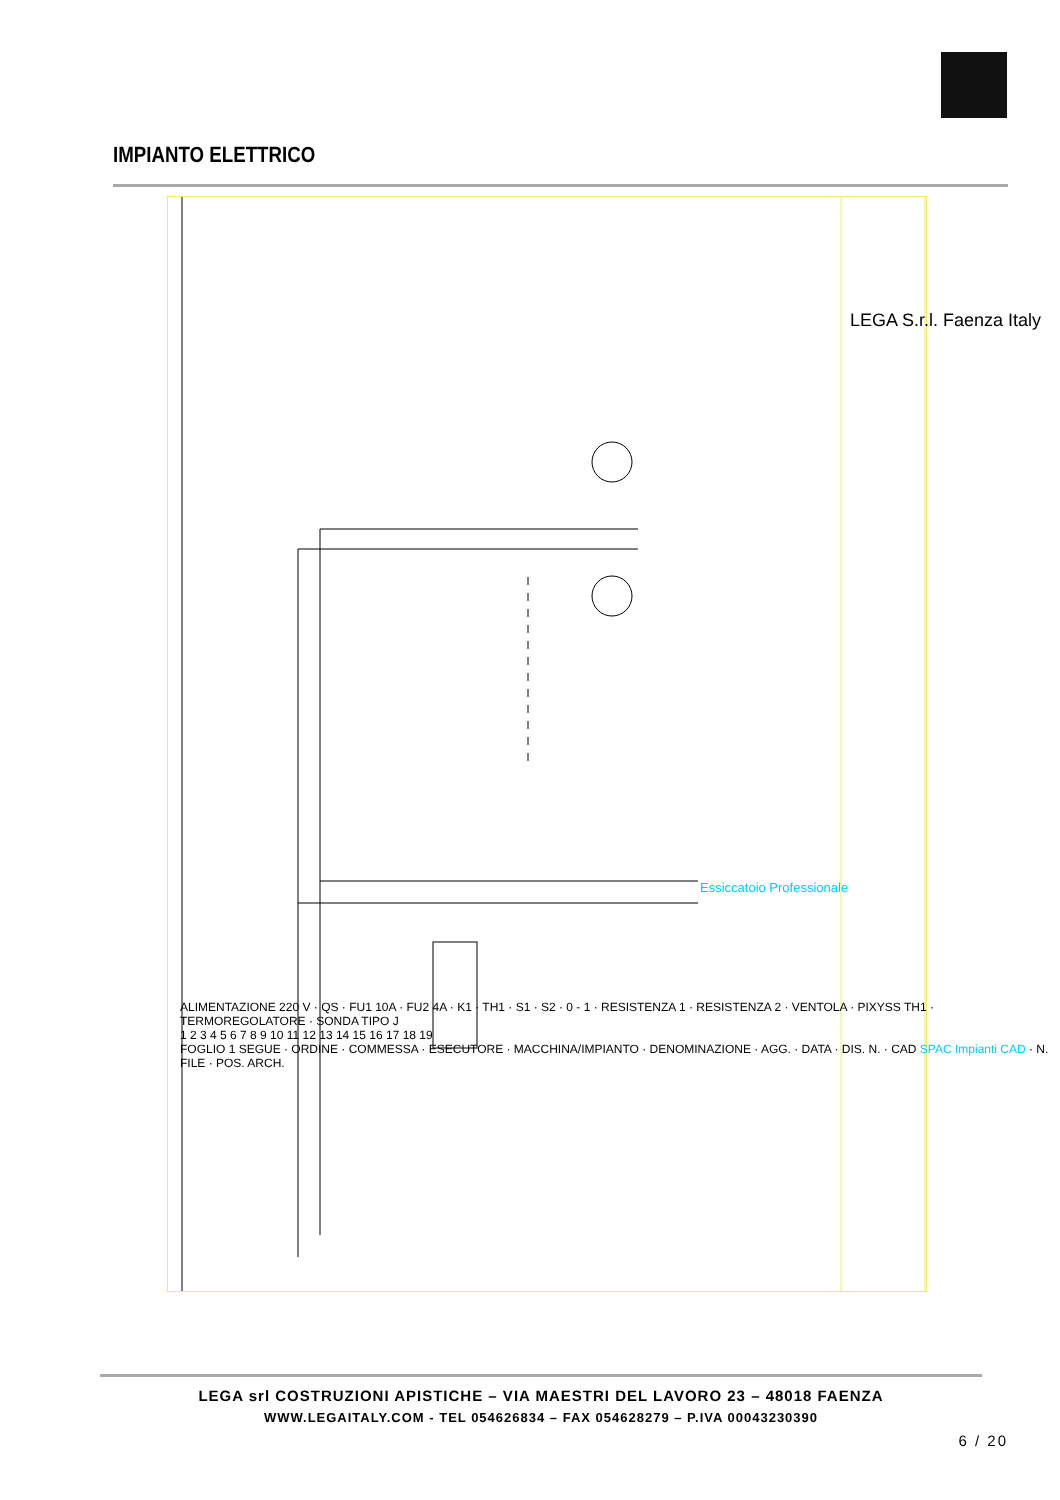IMPIANTO ELETTRICO
Essiccatoio Professionale
LEGA S.r.l. Faenza Italy
ALIMENTAZIONE 220 V · QS · FU1 10A · FU2 4A · K1 · TH1 · S1 · S2 · 0 - 1 · RESISTENZA 1 · RESISTENZA 2 · VENTOLA · PIXYSS TH1 · TERMOREGOLATORE · SONDA TIPO J
1 2 3 4 5 6 7 8 9 10 11 12 13 14 15 16 17 18 19
FOGLIO 1 SEGUE · ORDINE · COMMESSA · ESECUTORE · MACCHINA/IMPIANTO · DENOMINAZIONE · AGG. · DATA · DIS. N. · CAD SPAC Impianti CAD · N. FILE · POS. ARCH.
LEGA srl COSTRUZIONI APISTICHE – VIA MAESTRI DEL LAVORO 23 – 48018 FAENZA
WWW.LEGAITALY.COM - TEL 054626834 – FAX 054628279 – P.IVA 00043230390
6 / 20